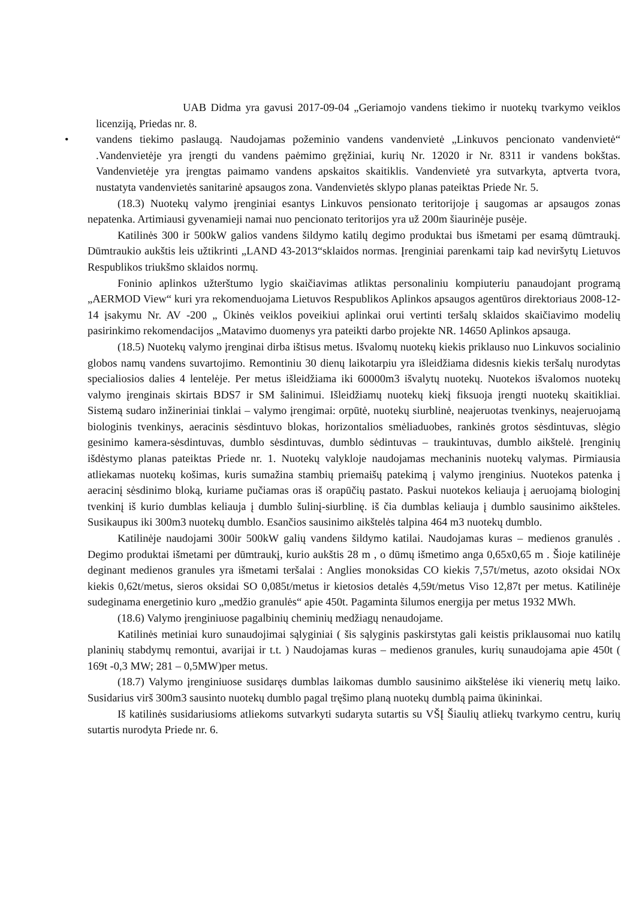UAB Didma yra gavusi 2017-09-04 „Geriamojo vandens tiekimo ir nuotekų tvarkymo veiklos licenziją, Priedas nr. 8.
• vandens tiekimo paslaugą. Naudojamas požeminio vandens vandenvietė „Linkuvos pencionato vandenvietė“ .Vandenvietėje yra įrengti du vandens paėmimo gręžiniai, kurių Nr. 12020 ir Nr. 8311 ir vandens bokštas. Vandenvietėje yra įrengtas paimamo vandens apskaitos skaitiklis. Vandenvietė yra sutvarkyta, aptverta tvora, nustatyta vandenvietės sanitarinė apsaugos zona. Vandenvietės sklypo planas pateiktas Priede Nr. 5.
(18.3) Nuotekų valymo įrenginiai esantys Linkuvos pensionato teritorijoje į saugomas ar apsaugos zonas nepatenka. Artimiausi gyvenamieji namai nuo pencionato teritorijos yra už 200m šiaurinėje pusėje.
Katilinės 300 ir 500kW galios vandens šildymo katilų degimo produktai bus išmetami per esamą dūmtraukį. Dūmtraukio aukštis leis užtikrinti „LAND 43-2013“sklaidos normas. Įrenginiai parenkami taip kad neviršytų Lietuvos Respublikos triukšmo sklaidos normų.
Foninio aplinkos užterštumo lygio skaičiavimas atliktas personaliniu kompiuteriu panaudojant programą „AERMOD View“ kuri yra rekomenduojama Lietuvos Respublikos Aplinkos apsaugos agentūros direktoriaus 2008-12-14 įsakymu Nr. AV -200 „ Ūkinės veiklos poveikiui aplinkai orui vertinti teršalų sklaidos skaičiavimo modelių pasirinkimo rekomendacijos „Matavimo duomenys yra pateikti darbo projekte NR. 14650 Aplinkos apsauga.
(18.5) Nuotekų valymo įrenginai dirba ištisus metus. Išvalomų nuotekų kiekis priklauso nuo Linkuvos socialinio globos namų vandens suvartojimo. Remontiniu 30 dienų laikotarpiu yra išleidžiama didesnis kiekis teršalų nurodytas specialiosios dalies 4 lentelėje. Per metus išleidžiama iki 60000m3 išvalytų nuotekų. Nuotekos išvalomos nuotekų valymo įrenginais skirtais BDS7 ir SM šalinimui. Išleidžiamų nuotekų kiekį fiksuoja įrengti nuotekų skaitikliai. Sistemą sudaro inžineriniai tinklai – valymo įrengimai: orpūtė, nuotekų siurblinė, neajeruotas tvenkinys, neajeruojamą biologinis tvenkinys, aeracinis sėsdintuvo blokas, horizontalios smėliaduobes, rankinės grotos sėsdintuvas, slėgio gesinimo kamera-sėsdintuvas, dumblo sėsdintuvas, dumblo sėdintuvas – traukintuvas, dumblo aikštelė. Įrenginių išdėstymo planas pateiktas Priede nr. 1. Nuotekų valykloje naudojamas mechaninis nuotekų valymas. Pirmiausia atliekamas nuotekų košimas, kuris sumažina stambių priemaišų patekimą į valymo įrenginius. Nuotekos patenka į aeracinį sėsdinimo bloką, kuriame pučiamas oras iš orapūčių pastato. Paskui nuotekos keliauja į aeruojamą biologinį tvenkinį iš kurio dumblas keliauja į dumblo šulinį-siurblinę. iš čia dumblas keliauja į dumblo sausinimo aikšteles. Susikaupus iki 300m3 nuotekų dumblo. Esančios sausinimo aikštelės talpina 464 m3 nuotekų dumblo.
Katilinėje naudojami 300ir 500kW galių vandens šildymo katilai. Naudojamas kuras – medienos granulės . Degimo produktai išmetami per dūmtraukį, kurio aukštis 28 m , o dūmų išmetimo anga 0,65x0,65 m . Šioje katilinėje deginant medienos granules yra išmetami teršalai : Anglies monoksidas CO kiekis 7,57t/metus, azoto oksidai NOx kiekis 0,62t/metus, sieros oksidai SO 0,085t/metus ir kietosios detalės 4,59t/metus Viso 12,87t per metus. Katilinėje sudeginama energetinio kuro „medžio granulės“ apie 450t. Pagaminta šilumos energija per metus 1932 MWh.
(18.6) Valymo įrenginiuose pagalbinių cheminių medžiagų nenaudojame.
Katilinės metiniai kuro sunaudojimai sąlyginiai ( šis sąlyginis paskirstytas gali keistis priklausomai nuo katilų planinių stabdymų remontui, avarijai ir t.t. ) Naudojamas kuras – medienos granules, kurių sunaudojama apie 450t ( 169t -0,3 MW; 281 – 0,5MW)per metus.
(18.7) Valymo įrenginiuose susidaręs dumblas laikomas dumblo sausinimo aikštelėse iki vienerių metų laiko. Susidarius virš 300m3 sausinto nuotekų dumblo pagal tręšimo planą nuotekų dumblą paima ūkininkai.
Iš katilinės susidariusioms atliekoms sutvarkyti sudaryta sutartis su VŠĮ Šiaulių atliekų tvarkymo centru, kurių sutartis nurodyta Priede nr. 6.